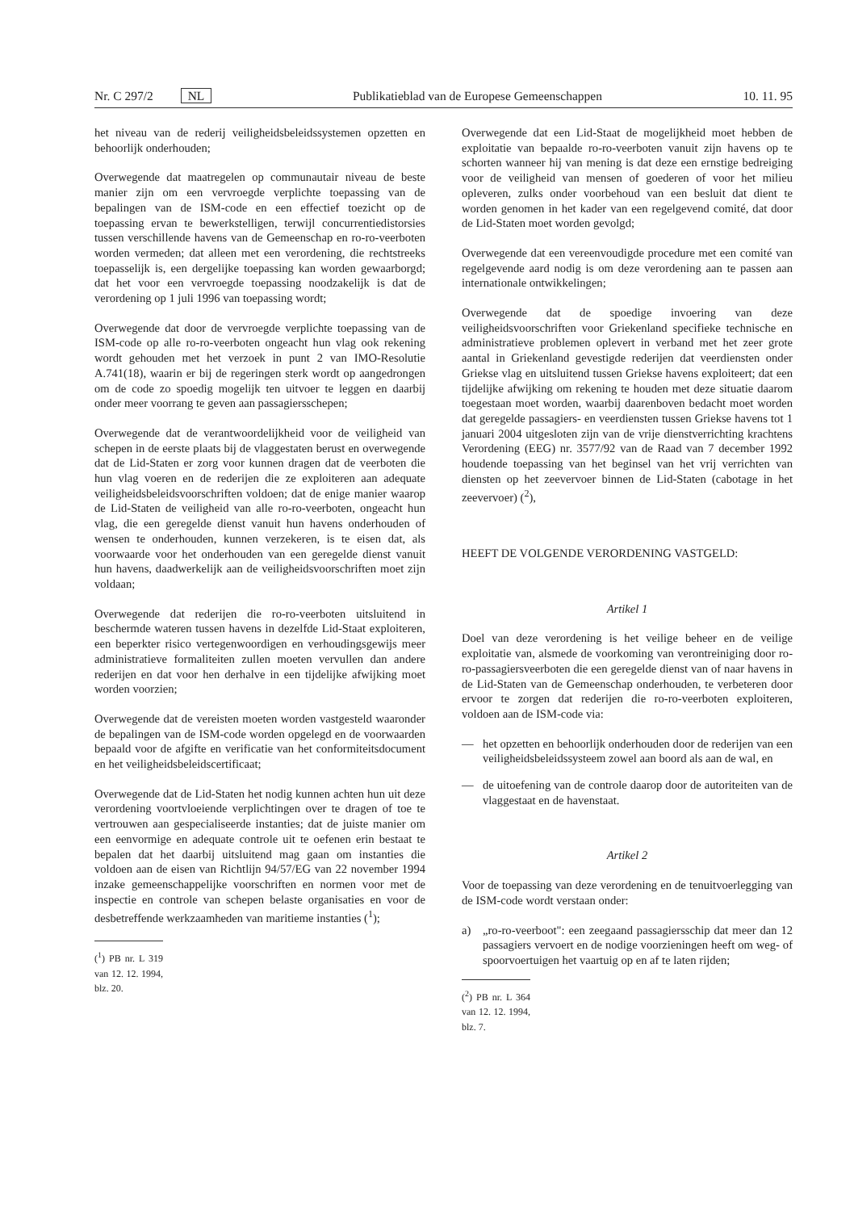Nr. C 297/2 NL Publikatieblad van de Europese Gemeenschappen 10. 11. 95
het niveau van de rederij veiligheidsbeleidssystemen opzetten en behoorlijk onderhouden;
Overwegende dat maatregelen op communautair niveau de beste manier zijn om een vervroegde verplichte toepassing van de bepalingen van de ISM-code en een effectief toezicht op de toepassing ervan te bewerkstelligen, terwijl concurrentiedistorsies tussen verschillende havens van de Gemeenschap en ro-ro-veerboten worden vermeden; dat alleen met een verordening, die rechtstreeks toepasselijk is, een dergelijke toepassing kan worden gewaarborgd; dat het voor een vervroegde toepassing noodzakelijk is dat de verordening op 1 juli 1996 van toepassing wordt;
Overwegende dat door de vervroegde verplichte toepassing van de ISM-code op alle ro-ro-veerboten ongeacht hun vlag ook rekening wordt gehouden met het verzoek in punt 2 van IMO-Resolutie A.741(18), waarin er bij de regeringen sterk wordt op aangedrongen om de code zo spoedig mogelijk ten uitvoer te leggen en daarbij onder meer voorrang te geven aan passagiersschepen;
Overwegende dat de verantwoordelijkheid voor de veiligheid van schepen in de eerste plaats bij de vlaggestaten berust en overwegende dat de Lid-Staten er zorg voor kunnen dragen dat de veerboten die hun vlag voeren en de rederijen die ze exploiteren aan adequate veiligheidsbeleidsvoorschriften voldoen; dat de enige manier waarop de Lid-Staten de veiligheid van alle ro-ro-veerboten, ongeacht hun vlag, die een geregelde dienst vanuit hun havens onderhouden of wensen te onderhouden, kunnen verzekeren, is te eisen dat, als voorwaarde voor het onderhouden van een geregelde dienst vanuit hun havens, daadwerkelijk aan de veiligheidsvoorschriften moet zijn voldaan;
Overwegende dat rederijen die ro-ro-veerboten uitsluitend in beschermde wateren tussen havens in dezelfde Lid-Staat exploiteren, een beperkter risico vertegenwoordigen en verhoudingsgewijs meer administratieve formaliteiten zullen moeten vervullen dan andere rederijen en dat voor hen derhalve in een tijdelijke afwijking moet worden voorzien;
Overwegende dat de vereisten moeten worden vastgesteld waaronder de bepalingen van de ISM-code worden opgelegd en de voorwaarden bepaald voor de afgifte en verificatie van het conformiteitsdocument en het veiligheidsbeleidscertificaat;
Overwegende dat de Lid-Staten het nodig kunnen achten hun uit deze verordening voortvloeiende verplichtingen over te dragen of toe te vertrouwen aan gespecialiseerde instanties; dat de juiste manier om een eenvormige en adequate controle uit te oefenen erin bestaat te bepalen dat het daarbij uitsluitend mag gaan om instanties die voldoen aan de eisen van Richtlijn 94/57/EG van 22 november 1994 inzake gemeenschappelijke voorschriften en normen voor met de inspectie en controle van schepen belaste organisaties en voor de desbetreffende werkzaamheden van maritieme instanties (<sup>1</sup>);
(<sup>1</sup>) PB nr. L 319 van 12. 12. 1994, blz. 20.
Overwegende dat een Lid-Staat de mogelijkheid moet hebben de exploitatie van bepaalde ro-ro-veerboten vanuit zijn havens op te schorten wanneer hij van mening is dat deze een ernstige bedreiging voor de veiligheid van mensen of goederen of voor het milieu opleveren, zulks onder voorbehoud van een besluit dat dient te worden genomen in het kader van een regelgevend comité, dat door de Lid-Staten moet worden gevolgd;
Overwegende dat een vereenvoudigde procedure met een comité van regelgevende aard nodig is om deze verordening aan te passen aan internationale ontwikkelingen;
Overwegende dat de spoedige invoering van deze veiligheidsvoorschriften voor Griekenland specifieke technische en administratieve problemen oplevert in verband met het zeer grote aantal in Griekenland gevestigde rederijen dat veerdiensten onder Griekse vlag en uitsluitend tussen Griekse havens exploiteert; dat een tijdelijke afwijking om rekening te houden met deze situatie daarom toegestaan moet worden, waarbij daarenboven bedacht moet worden dat geregelde passagiers- en veerdiensten tussen Griekse havens tot 1 januari 2004 uitgesloten zijn van de vrije dienstverrichting krachtens Verordening (EEG) nr. 3577/92 van de Raad van 7 december 1992 houdende toepassing van het beginsel van het vrij verrichten van diensten op het zeevervoer binnen de Lid-Staten (cabotage in het zeevervoer) (<sup>2</sup>),
HEEFT DE VOLGENDE VERORDENING VASTGELD:
Artikel 1
Doel van deze verordening is het veilige beheer en de veilige exploitatie van, alsmede de voorkoming van verontreiniging door ro-ro-passagiersveerboten die een geregelde dienst van of naar havens in de Lid-Staten van de Gemeenschap onderhouden, te verbeteren door ervoor te zorgen dat rederijen die ro-ro-veerboten exploiteren, voldoen aan de ISM-code via:
— het opzetten en behoorlijk onderhouden door de rederijen van een veiligheidsbeleidssysteem zowel aan boord als aan de wal, en
— de uitoefening van de controle daarop door de autoriteiten van de vlaggestaat en de havenstaat.
Artikel 2
Voor de toepassing van deze verordening en de tenuitvoerlegging van de ISM-code wordt verstaan onder:
a) „ro-ro-veerboot": een zeegaand passagiersschip dat meer dan 12 passagiers vervoert en de nodige voorzieningen heeft om weg- of spoorvoertuigen het vaartuig op en af te laten rijden;
(<sup>2</sup>) PB nr. L 364 van 12. 12. 1994, blz. 7.